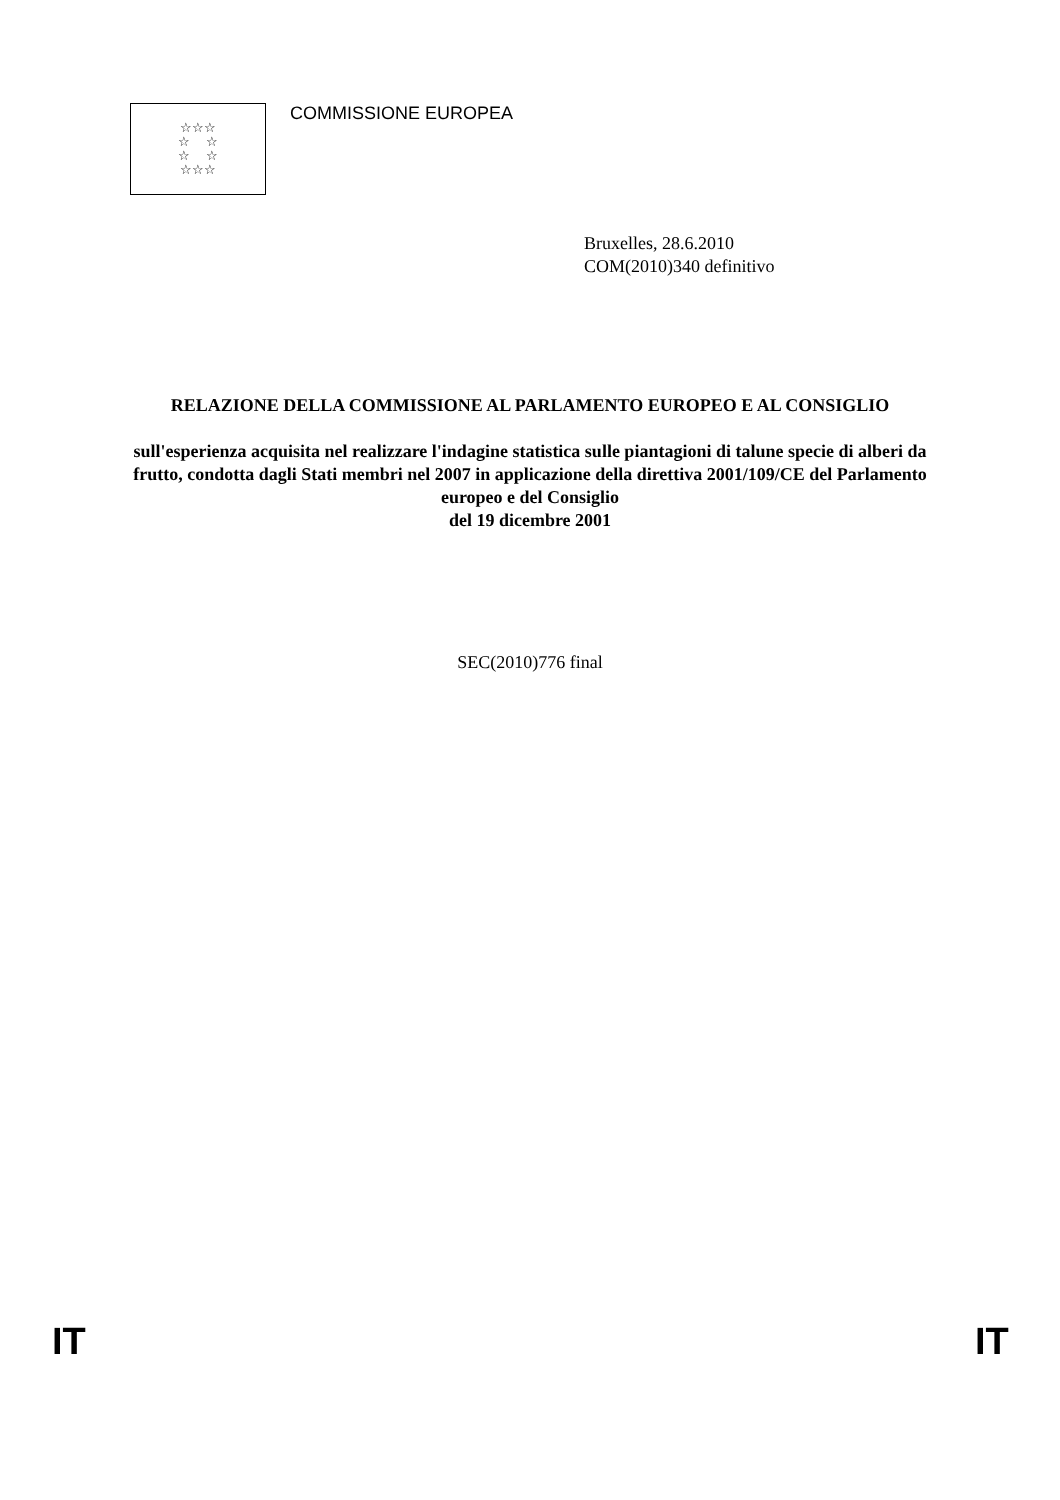☆☆☆
☆ ☆
☆ ☆
☆☆☆
COMMISSIONE EUROPEA
Bruxelles, 28.6.2010
COM(2010)340 definitivo
RELAZIONE DELLA COMMISSIONE AL PARLAMENTO EUROPEO E AL CONSIGLIO
sull'esperienza acquisita nel realizzare l'indagine statistica sulle piantagioni di talune specie di alberi da frutto, condotta dagli Stati membri nel 2007 in applicazione della direttiva 2001/109/CE del Parlamento europeo e del Consiglio
del 19 dicembre 2001
SEC(2010)776 final
IT IT